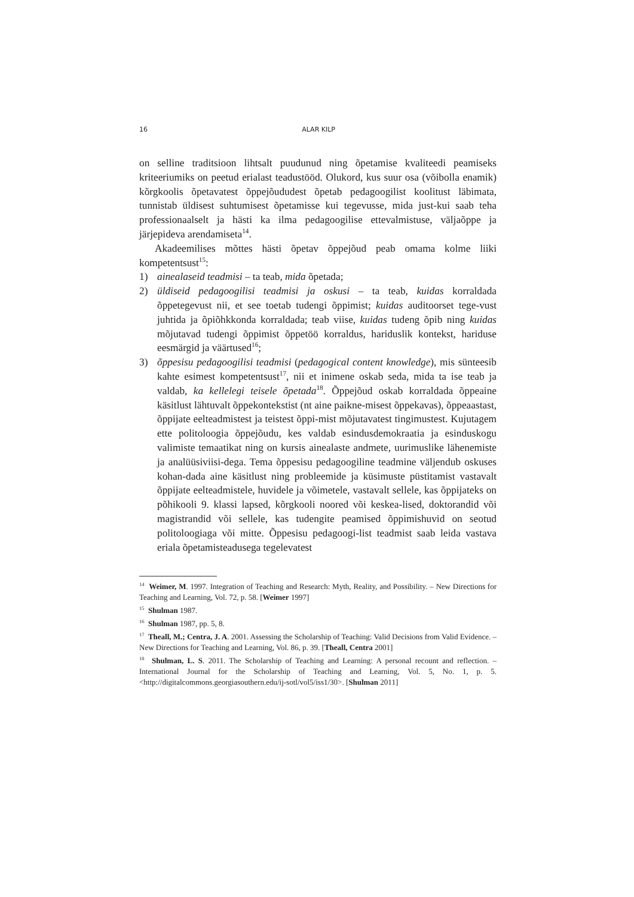16 ALAR KILP
on selline traditsioon lihtsalt puudunud ning õpetamise kvaliteedi peamiseks kriteeriumiks on peetud erialast teadustööd. Olukord, kus suur osa (võibolla enamik) kõrgkoolis õpetavatest õppejõududest õpetab pedagoogilist koolitust läbimata, tunnistab üldisest suhtumisest õpetamisse kui tegevusse, mida just-kui saab teha professionaalselt ja hästi ka ilma pedagoogilise ettevalmistuse, väljaõppe ja järjepideva arendamiseta<sup>14</sup>.
Akadeemilises mõttes hästi õpetav õppejõud peab omama kolme liiki kompetentsust<sup>15</sup>:
1) ainealaseid teadmisi – ta teab, mida õpetada;
2) üldiseid pedagoogilisi teadmisi ja oskusi – ta teab, kuidas korraldada õppetegevust nii, et see toetab tudengi õppimist; kuidas auditoorset tege-vust juhtida ja õpiõhkkonda korraldada; teab viise, kuidas tudeng õpib ning kuidas mõjutavad tudengi õppimist õppetöö korraldus, hariduslik kontekst, hariduse eesmärgid ja väärtused<sup>16</sup>;
3) õppesisu pedagoogilisi teadmisi (pedagogical content knowledge), mis sünteesib kahte esimest kompetentsust<sup>17</sup>, nii et inimene oskab seda, mida ta ise teab ja valdab, ka kellelegi teisele õpetada<sup>18</sup>. Õppejõud oskab korraldada õppeaine käsitlust lähtuvalt õppekontekstist (nt aine paikne-misest õppekavas), õppeaastast, õppijate eelteadmistest ja teistest õppi-mist mõjutavatest tingimustest. Kujutagem ette politoloogia õppejõudu, kes valdab esindusdemokraatia ja esinduskogu valimiste temaatikat ning on kursis ainealaste andmete, uurimuslike lähenemiste ja analüüsiviisi-dega. Tema õppesisu pedagoogiline teadmine väljendub oskuses kohan-dada aine käsitlust ning probleemide ja küsimuste püstitamist vastavalt õppijate eelteadmistele, huvidele ja võimetele, vastavalt sellele, kas õppijateks on põhikooli 9. klassi lapsed, kõrgkooli noored või keskea-lised, doktorandid või magistrandid või sellele, kas tudengite peamised õppimishuvid on seotud politoloogiaga või mitte. Õppesisu pedagoogi-list teadmist saab leida vastava eriala õpetamisteadusega tegelevatest
<sup>14</sup> Weimer, M. 1997. Integration of Teaching and Research: Myth, Reality, and Possibility. – New Directions for Teaching and Learning, Vol. 72, p. 58. [Weimer 1997]
<sup>15</sup> Shulman 1987.
<sup>16</sup> Shulman 1987, pp. 5, 8.
<sup>17</sup> Theall, M.; Centra, J. A. 2001. Assessing the Scholarship of Teaching: Valid Decisions from Valid Evidence. – New Directions for Teaching and Learning, Vol. 86, p. 39. [Theall, Centra 2001]
<sup>18</sup> Shulman, L. S. 2011. The Scholarship of Teaching and Learning: A personal recount and reflection. – International Journal for the Scholarship of Teaching and Learning, Vol. 5, No. 1, p. 5. <http://digitalcommons.georgiasouthern.edu/ij-sotl/vol5/iss1/30>. [Shulman 2011]